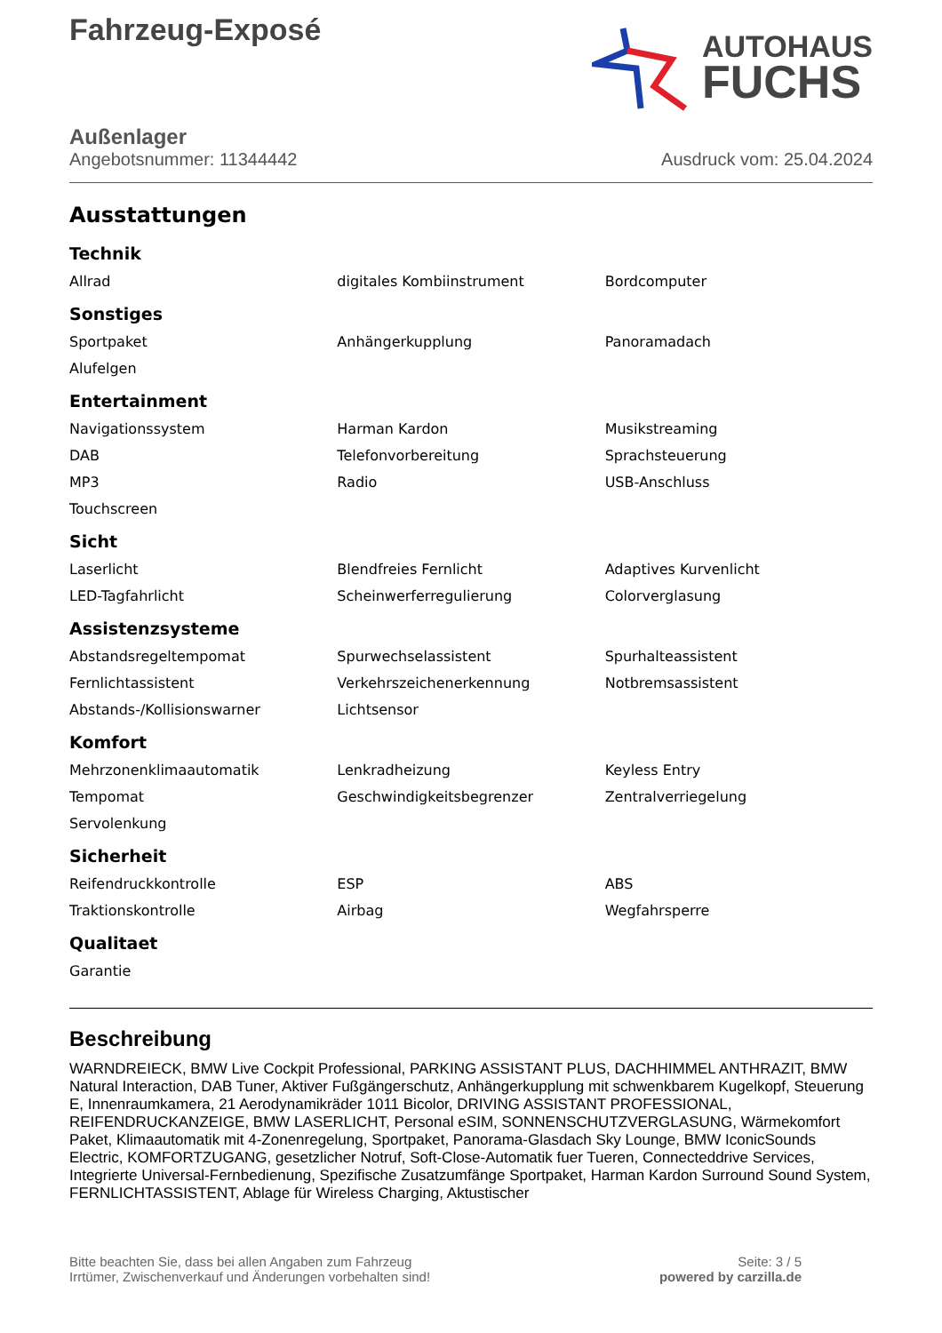Fahrzeug-Exposé
AUTOHAUS
FUCHS
Außenlager
Angebotsnummer: 11344442 Ausdruck vom: 25.04.2024
Ausstattungen
Technik
| Allrad | digitales Kombiinstrument | Bordcomputer |
Sonstiges
| Sportpaket | Anhängerkupplung | Panoramadach |
| Alufelgen | | |
Entertainment
| Navigationssystem | Harman Kardon | Musikstreaming |
| DAB | Telefonvorbereitung | Sprachsteuerung |
| MP3 | Radio | USB-Anschluss |
| Touchscreen | | |
Sicht
| Laserlicht | Blendfreies Fernlicht | Adaptives Kurvenlicht |
| LED-Tagfahrlicht | Scheinwerferregulierung | Colorverglasung |
Assistenzsysteme
| Abstandsregeltempomat | Spurwechselassistent | Spurhalteassistent |
| Fernlichtassistent | Verkehrszeichenerkennung | Notbremsassistent |
| Abstands-/Kollisionswarner | Lichtsensor | |
Komfort
| Mehrzonenklimaautomatik | Lenkradheizung | Keyless Entry |
| Tempomat | Geschwindigkeitsbegrenzer | Zentralverriegelung |
| Servolenkung | | |
Sicherheit
| Reifendruckkontrolle | ESP | ABS |
| Traktionskontrolle | Airbag | Wegfahrsperre |
Qualitaet
| Garantie | | |
Beschreibung
WARNDREIECK, BMW Live Cockpit Professional, PARKING ASSISTANT PLUS, DACHHIMMEL ANTHRAZIT, BMW Natural Interaction, DAB Tuner, Aktiver Fußgängerschutz, Anhängerkupplung mit schwenkbarem Kugelkopf, Steuerung E, Innenraumkamera, 21 Aerodynamikräder 1011 Bicolor, DRIVING ASSISTANT PROFESSIONAL, REIFENDRUCKANZEIGE, BMW LASERLICHT, Personal eSIM, SONNENSCHUTZVERGLASUNG, Wärmekomfort Paket, Klimaautomatik mit 4-Zonenregelung, Sportpaket, Panorama-Glasdach Sky Lounge, BMW IconicSounds Electric, KOMFORTZUGANG, gesetzlicher Notruf, Soft-Close-Automatik fuer Tueren, Connecteddrive Services, Integrierte Universal-Fernbedienung, Spezifische Zusatzumfänge Sportpaket, Harman Kardon Surround Sound System, FERNLICHTASSISTENT, Ablage für Wireless Charging, Aktustischer
Bitte beachten Sie, dass bei allen Angaben zum Fahrzeug
Irrtümer, Zwischenverkauf und Änderungen vorbehalten sind!
Seite: 3 / 5
powered by carzilla.de